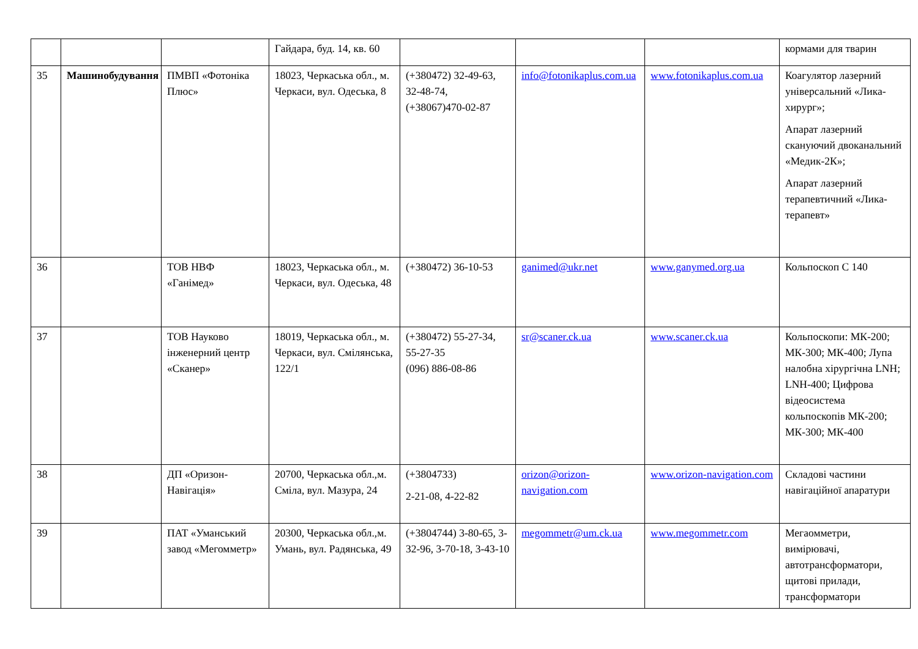| | | | Гайдара, буд. 14, кв. 60 | | | | кормами для тварин |
| 35 | Машинобудування | ПМВП «Фотоніка Плюс» | 18023, Черкаська обл., м. Черкаси, вул. Одеська, 8 | (+380472) 32-49-63, 32-48-74, (+38067)470-02-87 | info@fotonikaplus.com.ua | www.fotonikaplus.com.ua | Коагулятор лазерний універсальний «Лика-хирург»; Апарат лазерний скануючий двоканальний «Медик-2К»; Апарат лазерний терапевтичний «Лика-терапевт» |
| 36 | | ТОВ НВФ «Ганімед» | 18023, Черкаська обл., м. Черкаси, вул. Одеська, 48 | (+380472) 36-10-53 | ganimed@ukr.net | www.ganymed.org.ua | Кольпоскоп С 140 |
| 37 | | ТОВ Науково інженерний центр «Сканер» | 18019, Черкаська обл., м. Черкаси, вул. Смілянська, 122/1 | (+380472) 55-27-34, 55-27-35 (096) 886-08-86 | sr@scaner.ck.ua | www.scaner.ck.ua | Кольпоскопи: МК-200; МК-300; МК-400; Лупа налобна хірургічна LNH; LNH-400; Цифрова відеосистема кольпоскопів МК-200; МК-300; МК-400 |
| 38 | | ДП «Оризон-Навігація» | 20700, Черкаська обл.,м. Сміла, вул. Мазура, 24 | (+3804733) 2-21-08, 4-22-82 | orizon@orizon-navigation.com | www.orizon-navigation.com | Складові частини навігаційної апаратури |
| 39 | | ПАТ «Уманський завод «Мегомметр» | 20300, Черкаська обл.,м. Умань, вул. Радянська, 49 | (+3804744) 3-80-65, 3-32-96, 3-70-18, 3-43-10 | megommetr@um.ck.ua | www.megommetr.com | Мегаомметри, вимірювачі, автотрансформатори, щитові прилади, трансформатори |